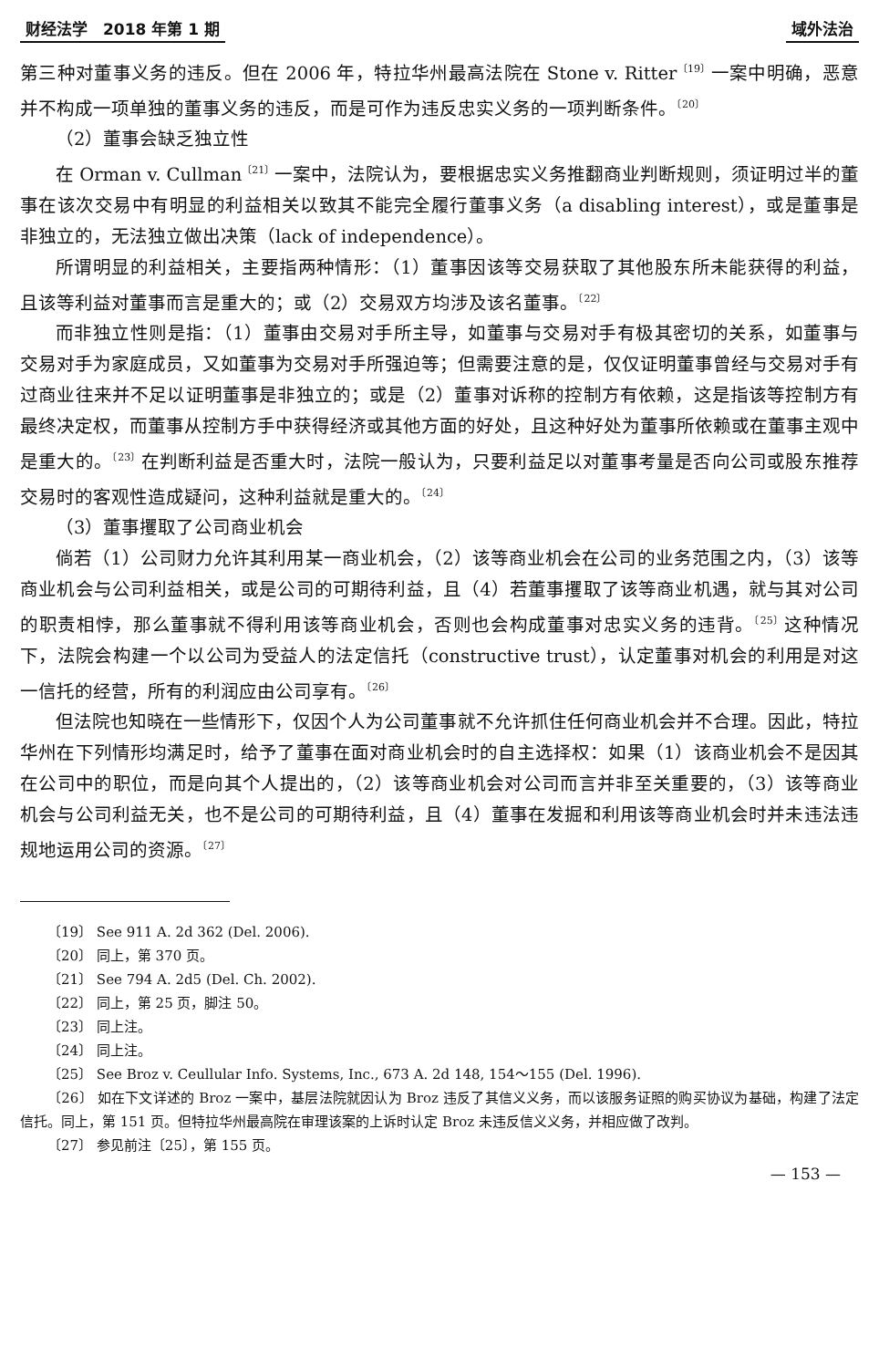财经法学　2018 年第 1 期 域外法治
第三种对董事义务的违反。但在 2006 年，特拉华州最高法院在 Stone v. Ritter<sup>〔19〕</sup>一案中明确，恶意并不构成一项单独的董事义务的违反，而是可作为违反忠实义务的一项判断条件。<sup>〔20〕</sup>
（2）董事会缺乏独立性
在 Orman v. Cullman<sup>〔21〕</sup>一案中，法院认为，要根据忠实义务推翻商业判断规则，须证明过半的董事在该次交易中有明显的利益相关以致其不能完全履行董事义务（a disabling interest），或是董事是非独立的，无法独立做出决策（lack of independence）。
所谓明显的利益相关，主要指两种情形：（1）董事因该等交易获取了其他股东所未能获得的利益，且该等利益对董事而言是重大的；或（2）交易双方均涉及该名董事。<sup>〔22〕</sup>
而非独立性则是指：（1）董事由交易对手所主导，如董事与交易对手有极其密切的关系，如董事与交易对手为家庭成员，又如董事为交易对手所强迫等；但需要注意的是，仅仅证明董事曾经与交易对手有过商业往来并不足以证明董事是非独立的；或是（2）董事对诉称的控制方有依赖，这是指该等控制方有最终决定权，而董事从控制方手中获得经济或其他方面的好处，且这种好处为董事所依赖或在董事主观中是重大的。<sup>〔23〕</sup>在判断利益是否重大时，法院一般认为，只要利益足以对董事考量是否向公司或股东推荐交易时的客观性造成疑问，这种利益就是重大的。<sup>〔24〕</sup>
（3）董事攫取了公司商业机会
倘若（1）公司财力允许其利用某一商业机会，（2）该等商业机会在公司的业务范围之内，（3）该等商业机会与公司利益相关，或是公司的可期待利益，且（4）若董事攫取了该等商业机遇，就与其对公司的职责相悖，那么董事就不得利用该等商业机会，否则也会构成董事对忠实义务的违背。<sup>〔25〕</sup>这种情况下，法院会构建一个以公司为受益人的法定信托（constructive trust），认定董事对机会的利用是对这一信托的经营，所有的利润应由公司享有。<sup>〔26〕</sup>
但法院也知晓在一些情形下，仅因个人为公司董事就不允许抓住任何商业机会并不合理。因此，特拉华州在下列情形均满足时，给予了董事在面对商业机会时的自主选择权：如果（1）该商业机会不是因其在公司中的职位，而是向其个人提出的，（2）该等商业机会对公司而言并非至关重要的，（3）该等商业机会与公司利益无关，也不是公司的可期待利益，且（4）董事在发掘和利用该等商业机会时并未违法违规地运用公司的资源。<sup>〔27〕</sup>
〔19〕 See 911 A. 2d 362 (Del. 2006).
〔20〕 同上，第 370 页。
〔21〕 See 794 A. 2d5 (Del. Ch. 2002).
〔22〕 同上，第 25 页，脚注 50。
〔23〕 同上注。
〔24〕 同上注。
〔25〕 See Broz v. Ceullular Info. Systems, Inc., 673 A. 2d 148, 154～155 (Del. 1996).
〔26〕 如在下文详述的 Broz 一案中，基层法院就因认为 Broz 违反了其信义义务，而以该服务证照的购买协议为基础，构建了法定信托。同上，第 151 页。但特拉华州最高院在审理该案的上诉时认定 Broz 未违反信义义务，并相应做了改判。
〔27〕 参见前注〔25〕，第 155 页。
— 153 —